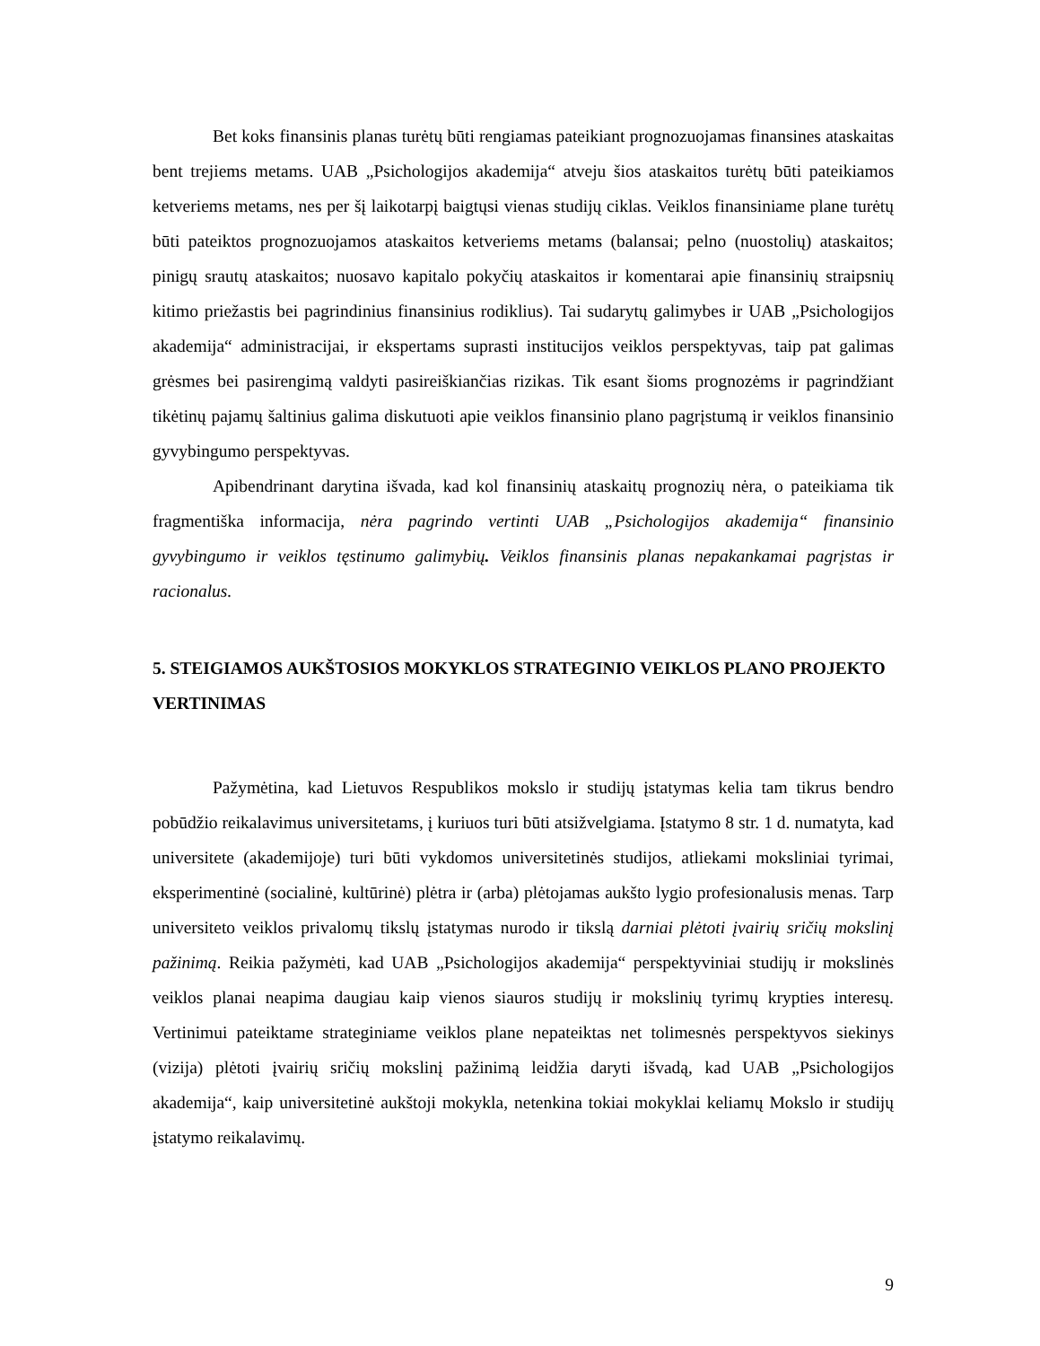Bet koks finansinis planas turėtų būti rengiamas pateikiant prognozuojamas finansines ataskaitas bent trejiems metams. UAB „Psichologijos akademija“ atveju šios ataskaitos turėtų būti pateikiamos ketveriems metams, nes per šį laikotarpį baigtųsi vienas studijų ciklas. Veiklos finansiniame plane turėtų būti pateiktos prognozuojamos ataskaitos ketveriems metams (balansai; pelno (nuostolių) ataskaitos; pinigų srautų ataskaitos; nuosavo kapitalo pokyčių ataskaitos ir komentarai apie finansinių straipsnių kitimo priežastis bei pagrindinius finansinius rodiklius). Tai sudarytų galimybes ir UAB „Psichologijos akademija“ administracijai, ir ekspertams suprasti institucijos veiklos perspektyvas, taip pat galimas grėsmes bei pasirengimą valdyti pasireiškiančias rizikas. Tik esant šioms prognozėms ir pagrindžiant tikėtinų pajamų šaltinius galima diskutuoti apie veiklos finansinio plano pagrįstumą ir veiklos finansinio gyvybingumo perspektyvas.
Apibendrinant darytina išvada, kad kol finansinių ataskaitų prognozių nėra, o pateikiama tik fragmentiška informacija, nėra pagrindo vertinti UAB „Psichologijos akademija“ finansinio gyvybingumo ir veiklos tęstinumo galimybių. Veiklos finansinis planas nepakankamai pagrįstas ir racionalus.
5. STEIGIAMOS AUKŠTOSIOS MOKYKLOS STRATEGINIO VEIKLOS PLANO PROJEKTO VERTINIMAS
Pažymėtina, kad Lietuvos Respublikos mokslo ir studijų įstatymas kelia tam tikrus bendro pobūdžio reikalavimus universitetams, į kuriuos turi būti atsižvelgiama. Įstatymo 8 str. 1 d. numatyta, kad universitete (akademijoje) turi būti vykdomos universitetinės studijos, atliekami moksliniai tyrimai, eksperimentinė (socialinė, kultūrinė) plėtra ir (arba) plėtojamas aukšto lygio profesionalusis menas. Tarp universiteto veiklos privalomų tikslų įstatymas nurodo ir tikslą darniai plėtoti įvairių sričių mokslinį pažinimą. Reikia pažymėti, kad UAB „Psichologijos akademija“ perspektyviniai studijų ir mokslinės veiklos planai neapima daugiau kaip vienos siauros studijų ir mokslinių tyrimų krypties interesų. Vertinimui pateiktame strateginiame veiklos plane nepateiktas net tolimesnės perspektyvos siekinys (vizija) plėtoti įvairių sričių mokslinį pažinimą leidžia daryti išvadą, kad UAB „Psichologijos akademija“, kaip universitetinė aukštoji mokykla, netenkina tokiai mokyklai keliamų Mokslo ir studijų įstatymo reikalavimų.
9